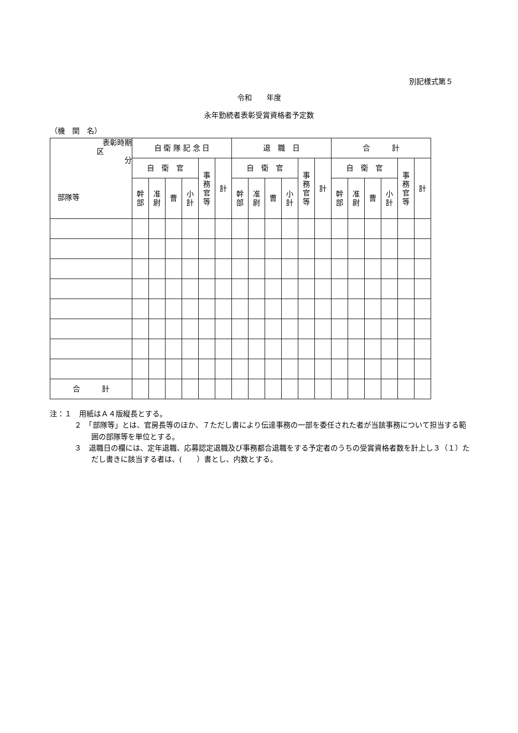別記様式第５
令和　　年度
永年勤続者表彰受賞資格者予定数
（機　関　名）
| 表彰時期 区 分 部隊等 | 自 衛 隊 記 念 日 | | | | | | 退 職 日 | | | | | | 合 計 | | | | | |
| | 自 衛 官 | | | | 事 務 官 等 | 計 | 自 衛 官 | | | | 事 務 官 等 | 計 | 自 衛 官 | | | | 事 務 官 等 | 計 |
| | 幹 部 | 准 尉 | 曹 | 小 計 | | | 幹 部 | 准 尉 | 曹 | 小 計 | | | 幹 部 | 准 尉 | 曹 | 小 計 | | |
| 合 計 | | | | | | | | | | | | | | | | | | |
注：１　用紙はＡ４版縦長とする。
２　「部隊等」とは、官房長等のほか、７ただし書により伝達事務の一部を委任された者が当該事務について担当する範囲の部隊等を単位とする。
３　退職日の欄には、定年退職、応募認定退職及び事務都合退職をする予定者のうちの受賞資格者数を計上し３（１）ただし書きに該当する者は、(　　）書とし、内数とする。